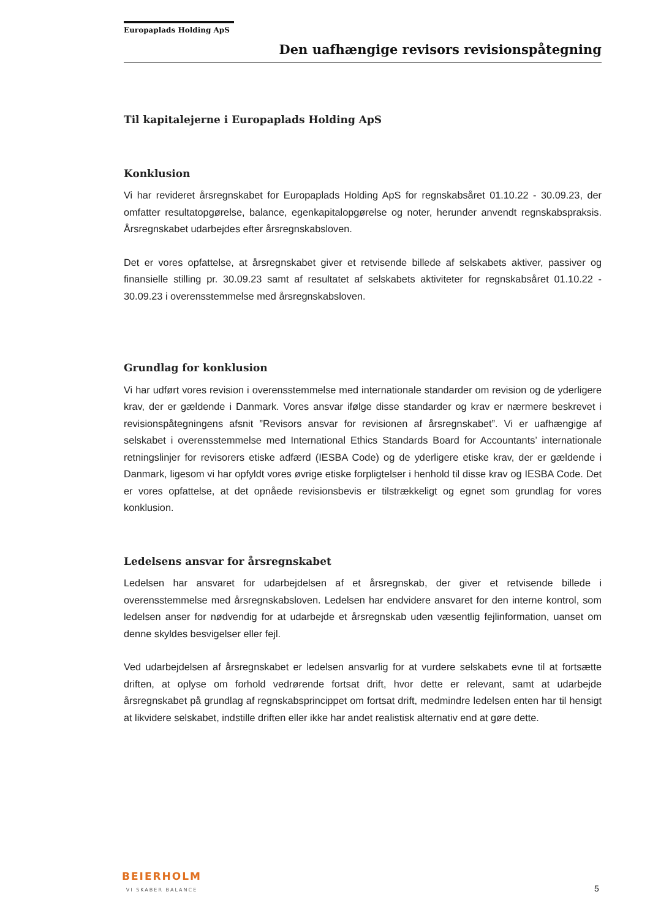Europaplads Holding ApS
Den uafhængige revisors revisionspåtegning
Til kapitalejerne i Europaplads Holding ApS
Konklusion
Vi har revideret årsregnskabet for Europaplads Holding ApS for regnskabsåret 01.10.22 - 30.09.23, der omfatter resultatopgørelse, balance, egenkapitalopgørelse og noter, herunder anvendt regnskabspraksis. Årsregnskabet udarbejdes efter årsregnskabsloven.
Det er vores opfattelse, at årsregnskabet giver et retvisende billede af selskabets aktiver, passiver og finansielle stilling pr. 30.09.23 samt af resultatet af selskabets aktiviteter for regnskabsåret 01.10.22 - 30.09.23 i overensstemmelse med årsregnskabsloven.
Grundlag for konklusion
Vi har udført vores revision i overensstemmelse med internationale standarder om revision og de yderligere krav, der er gældende i Danmark. Vores ansvar ifølge disse standarder og krav er nærmere beskrevet i revisionspåtegningens afsnit ”Revisors ansvar for revisionen af årsregnskabet”. Vi er uafhængige af selskabet i overensstemmelse med International Ethics Standards Board for Accountants’ internationale retningslinjer for revisorers etiske adfærd (IESBA Code) og de yderligere etiske krav, der er gældende i Danmark, ligesom vi har opfyldt vores øvrige etiske forpligtelser i henhold til disse krav og IESBA Code. Det er vores opfattelse, at det opnåede revisionsbevis er tilstrækkeligt og egnet som grundlag for vores konklusion.
Ledelsens ansvar for årsregnskabet
Ledelsen har ansvaret for udarbejdelsen af et årsregnskab, der giver et retvisende billede i overensstemmelse med årsregnskabsloven. Ledelsen har endvidere ansvaret for den interne kontrol, som ledelsen anser for nødvendig for at udarbejde et årsregnskab uden væsentlig fejlinformation, uanset om denne skyldes besvigelser eller fejl.
Ved udarbejdelsen af årsregnskabet er ledelsen ansvarlig for at vurdere selskabets evne til at fortsætte driften, at oplyse om forhold vedrørende fortsat drift, hvor dette er relevant, samt at udarbejde årsregnskabet på grundlag af regnskabsprincippet om fortsat drift, medmindre ledelsen enten har til hensigt at likvidere selskabet, indstille driften eller ikke har andet realistisk alternativ end at gøre dette.
BEIERHOLM
VI SKABER BALANCE
5